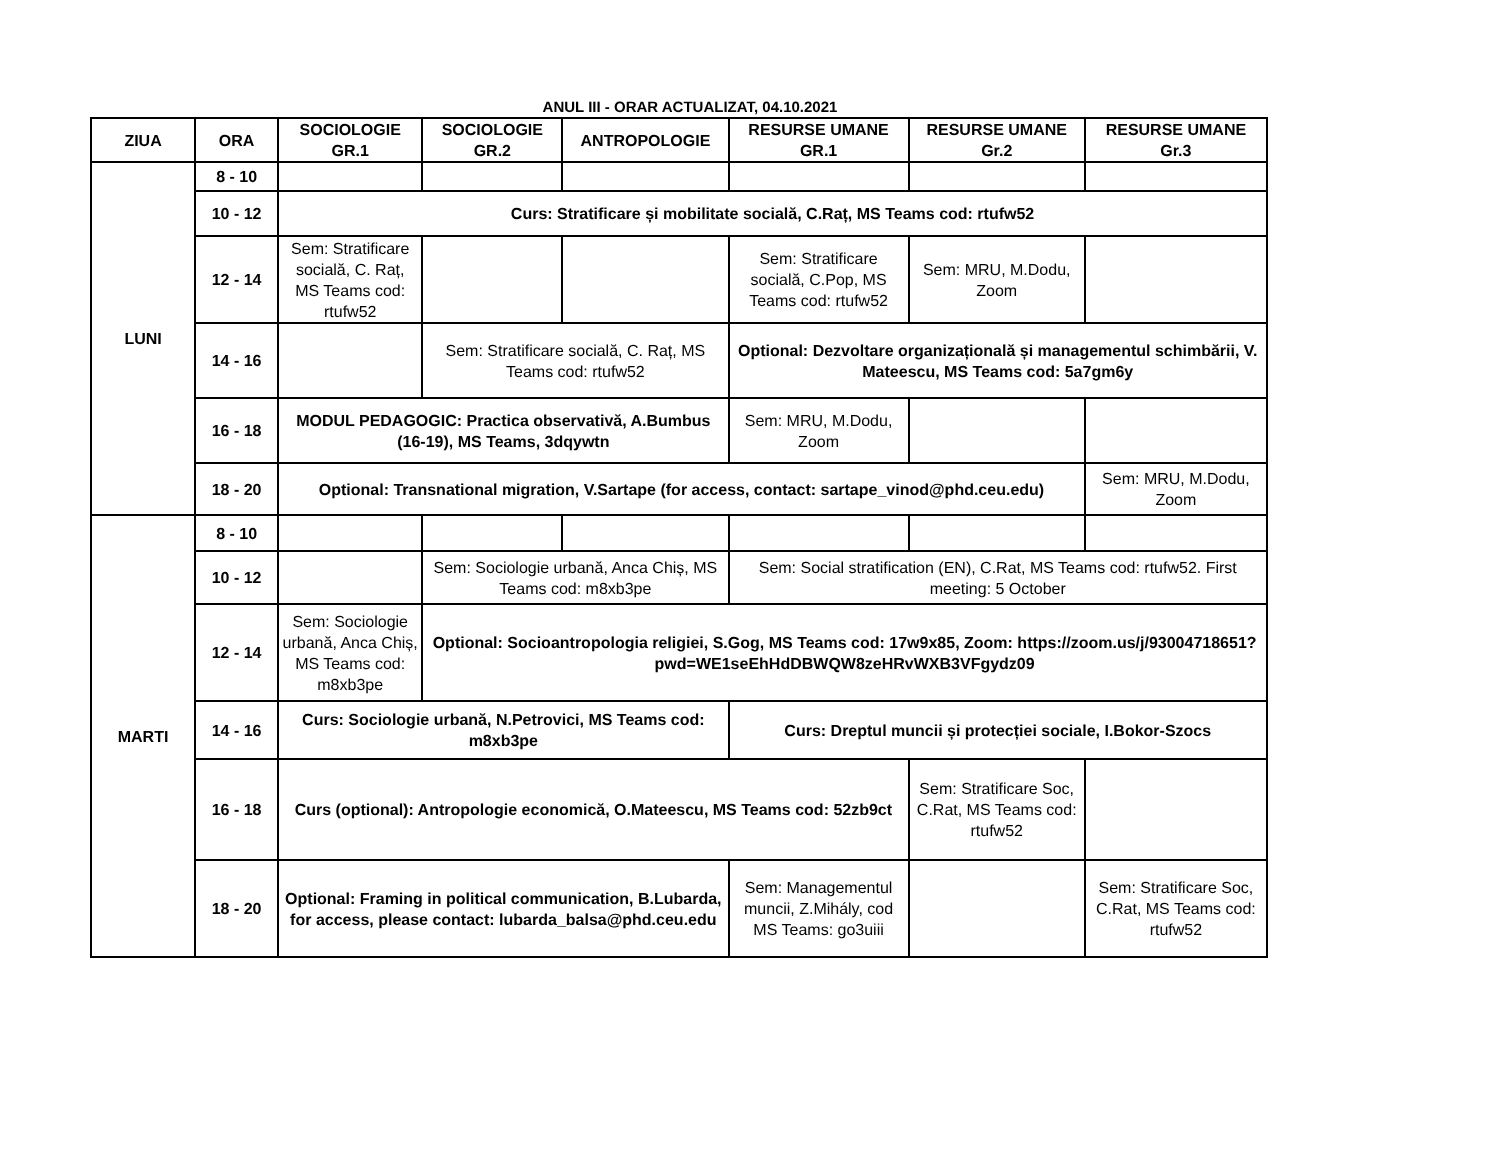ANUL III - ORAR ACTUALIZAT, 04.10.2021
| ZIUA | ORA | SOCIOLOGIE GR.1 | SOCIOLOGIE GR.2 | ANTROPOLOGIE | RESURSE UMANE GR.1 | RESURSE UMANE Gr.2 | RESURSE UMANE Gr.3 |
| --- | --- | --- | --- | --- | --- | --- | --- |
| LUNI | 8 - 10 | | | | | | |
| | 10 - 12 | Curs: Stratificare și mobilitate socială, C.Raț, MS Teams cod: rtufw52 | | | | | |
| | 12 - 14 | Sem: Stratificare socială, C. Raț, MS Teams cod: rtufw52 | | | Sem: Stratificare socială, C.Pop, MS Teams cod: rtufw52 | Sem: MRU, M.Dodu, Zoom | |
| | 14 - 16 | | Sem: Stratificare socială, C. Raț, MS Teams cod: rtufw52 | | Optional: Dezvoltare organizațională și managementul schimbării, V. Mateescu, MS Teams cod: 5a7gm6y | | |
| | 16 - 18 | MODUL PEDAGOGIC: Practica observativă, A.Bumbus (16-19), MS Teams, 3dqywtn | | | Sem: MRU, M.Dodu, Zoom | | |
| | 18 - 20 | Optional: Transnational migration, V.Sartape (for access, contact: sartape_vinod@phd.ceu.edu) | | | | | Sem: MRU, M.Dodu, Zoom |
| MARTI | 8 - 10 | | | | | | |
| | 10 - 12 | | Sem: Sociologie urbană, Anca Chiș, MS Teams cod: m8xb3pe | | Sem: Social stratification (EN), C.Rat, MS Teams cod: rtufw52. First meeting: 5 October | | |
| | 12 - 14 | Sem: Sociologie urbană, Anca Chiș, MS Teams cod: m8xb3pe | Optional: Socioantropologia religiei, S.Gog, MS Teams cod: 17w9x85, Zoom: https://zoom.us/j/93004718651?pwd=WE1seEhHdDBWQW8zeHRvWXB3VFgydz09 | | | | |
| | 14 - 16 | Curs: Sociologie urbană, N.Petrovici, MS Teams cod: m8xb3pe | | | Curs: Dreptul muncii și protecției sociale, I.Bokor-Szocs | | |
| | 16 - 18 | Curs (optional): Antropologie economică, O.Mateescu, MS Teams cod: 52zb9ct | | | | Sem: Stratificare Soc, C.Rat, MS Teams cod: rtufw52 | |
| | 18 - 20 | Optional: Framing in political communication, B.Lubarda, for access, please contact: lubarda_balsa@phd.ceu.edu | | | Sem: Managementul muncii, Z.Mihály, cod MS Teams: go3uiii | | Sem: Stratificare Soc, C.Rat, MS Teams cod: rtufw52 |